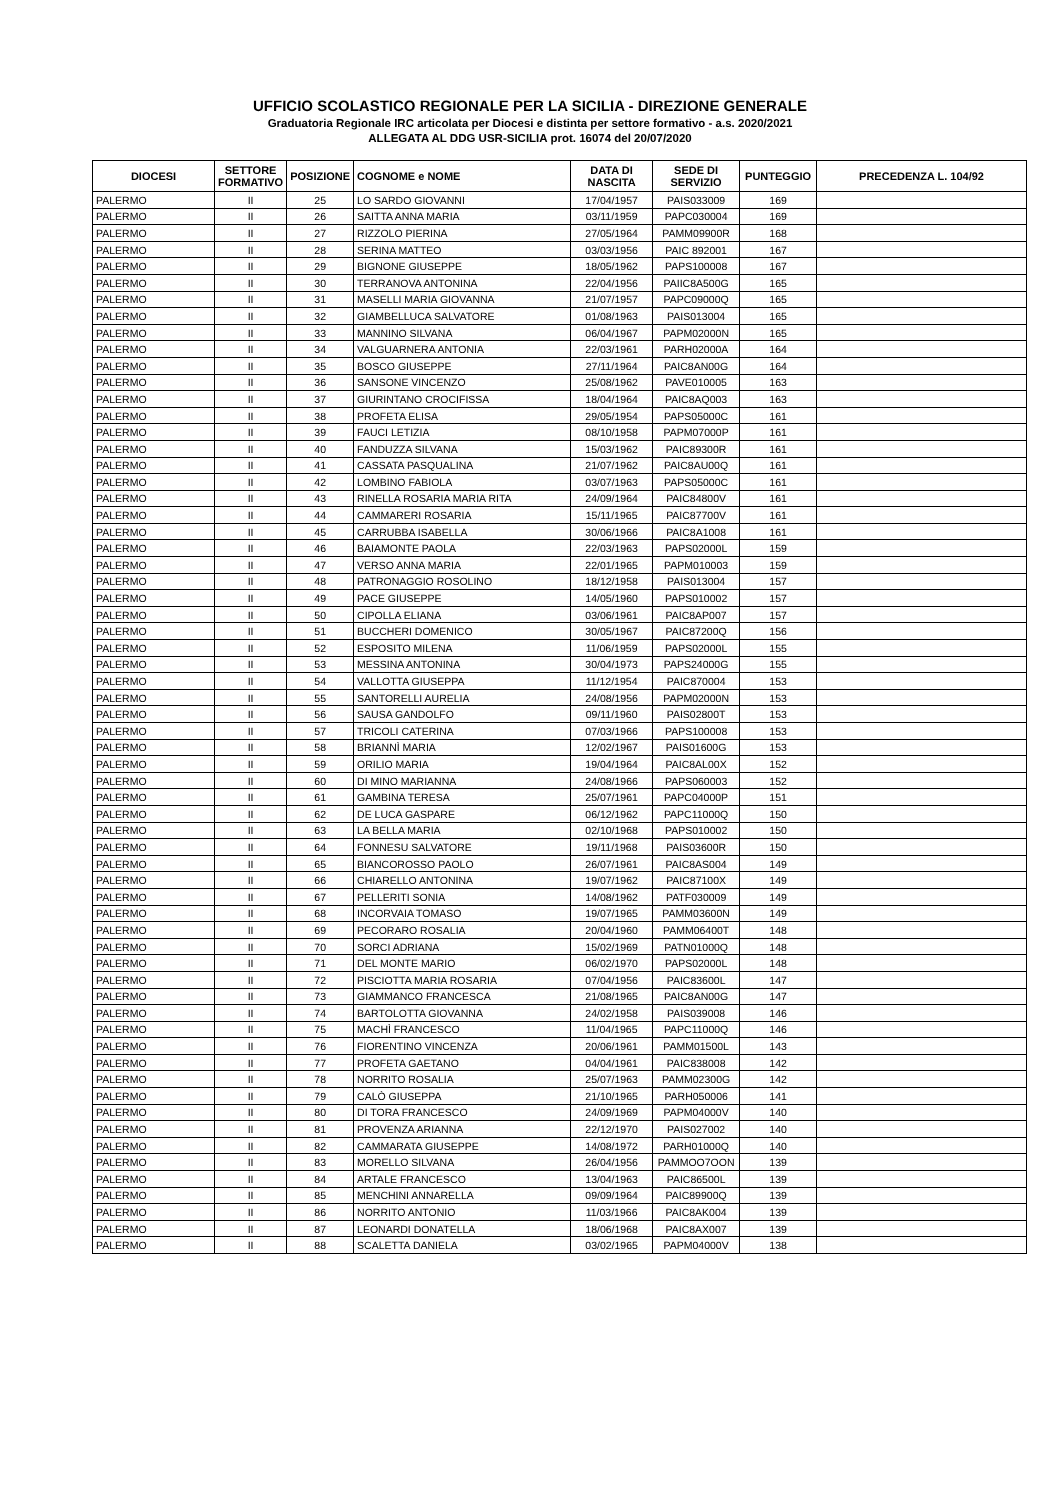UFFICIO SCOLASTICO REGIONALE PER LA SICILIA - DIREZIONE GENERALE
Graduatoria Regionale IRC articolata per Diocesi e distinta per settore formativo - a.s. 2020/2021
ALLEGATA AL DDG USR-SICILIA prot. 16074 del 20/07/2020
| DIOCESI | SETTORE FORMATIVO | POSIZIONE | COGNOME e NOME | DATA DI NASCITA | SEDE DI SERVIZIO | PUNTEGGIO | PRECEDENZA L. 104/92 |
| --- | --- | --- | --- | --- | --- | --- | --- |
| PALERMO | II | 25 | LO SARDO GIOVANNI | 17/04/1957 | PAIS033009 | 169 | |
| PALERMO | II | 26 | SAITTA ANNA MARIA | 03/11/1959 | PAPC030004 | 169 | |
| PALERMO | II | 27 | RIZZOLO PIERINA | 27/05/1964 | PAMM09900R | 168 | |
| PALERMO | II | 28 | SERINA MATTEO | 03/03/1956 | PAIC 892001 | 167 | |
| PALERMO | II | 29 | BIGNONE GIUSEPPE | 18/05/1962 | PAPS100008 | 167 | |
| PALERMO | II | 30 | TERRANOVA ANTONINA | 22/04/1956 | PAIIC8A500G | 165 | |
| PALERMO | II | 31 | MASELLI MARIA GIOVANNA | 21/07/1957 | PAPC09000Q | 165 | |
| PALERMO | II | 32 | GIAMBELLUCA SALVATORE | 01/08/1963 | PAIS013004 | 165 | |
| PALERMO | II | 33 | MANNINO SILVANA | 06/04/1967 | PAPM02000N | 165 | |
| PALERMO | II | 34 | VALGUARNERA ANTONIA | 22/03/1961 | PARH02000A | 164 | |
| PALERMO | II | 35 | BOSCO GIUSEPPE | 27/11/1964 | PAIC8AN00G | 164 | |
| PALERMO | II | 36 | SANSONE VINCENZO | 25/08/1962 | PAVE010005 | 163 | |
| PALERMO | II | 37 | GIURINTANO CROCIFISSA | 18/04/1964 | PAIC8AQ003 | 163 | |
| PALERMO | II | 38 | PROFETA ELISA | 29/05/1954 | PAPS05000C | 161 | |
| PALERMO | II | 39 | FAUCI LETIZIA | 08/10/1958 | PAPM07000P | 161 | |
| PALERMO | II | 40 | FANDUZZA SILVANA | 15/03/1962 | PAIC89300R | 161 | |
| PALERMO | II | 41 | CASSATA PASQUALINA | 21/07/1962 | PAIC8AU00Q | 161 | |
| PALERMO | II | 42 | LOMBINO FABIOLA | 03/07/1963 | PAPS05000C | 161 | |
| PALERMO | II | 43 | RINELLA ROSARIA MARIA RITA | 24/09/1964 | PAIC84800V | 161 | |
| PALERMO | II | 44 | CAMMARERI ROSARIA | 15/11/1965 | PAIC87700V | 161 | |
| PALERMO | II | 45 | CARRUBBA ISABELLA | 30/06/1966 | PAIC8A1008 | 161 | |
| PALERMO | II | 46 | BAIAMONTE PAOLA | 22/03/1963 | PAPS02000L | 159 | |
| PALERMO | II | 47 | VERSO ANNA MARIA | 22/01/1965 | PAPM010003 | 159 | |
| PALERMO | II | 48 | PATRONAGGIO ROSOLINO | 18/12/1958 | PAIS013004 | 157 | |
| PALERMO | II | 49 | PACE GIUSEPPE | 14/05/1960 | PAPS010002 | 157 | |
| PALERMO | II | 50 | CIPOLLA ELIANA | 03/06/1961 | PAIC8AP007 | 157 | |
| PALERMO | II | 51 | BUCCHERI DOMENICO | 30/05/1967 | PAIC87200Q | 156 | |
| PALERMO | II | 52 | ESPOSITO MILENA | 11/06/1959 | PAPS02000L | 155 | |
| PALERMO | II | 53 | MESSINA ANTONINA | 30/04/1973 | PAPS24000G | 155 | |
| PALERMO | II | 54 | VALLOTTA GIUSEPPA | 11/12/1954 | PAIC870004 | 153 | |
| PALERMO | II | 55 | SANTORELLI AURELIA | 24/08/1956 | PAPM02000N | 153 | |
| PALERMO | II | 56 | SAUSA GANDOLFO | 09/11/1960 | PAIS02800T | 153 | |
| PALERMO | II | 57 | TRICOLI CATERINA | 07/03/1966 | PAPS100008 | 153 | |
| PALERMO | II | 58 | BRIANNÌ MARIA | 12/02/1967 | PAIS01600G | 153 | |
| PALERMO | II | 59 | ORILIO MARIA | 19/04/1964 | PAIC8AL00X | 152 | |
| PALERMO | II | 60 | DI MINO MARIANNA | 24/08/1966 | PAPS060003 | 152 | |
| PALERMO | II | 61 | GAMBINA TERESA | 25/07/1961 | PAPC04000P | 151 | |
| PALERMO | II | 62 | DE LUCA GASPARE | 06/12/1962 | PAPC11000Q | 150 | |
| PALERMO | II | 63 | LA BELLA MARIA | 02/10/1968 | PAPS010002 | 150 | |
| PALERMO | II | 64 | FONNESU SALVATORE | 19/11/1968 | PAIS03600R | 150 | |
| PALERMO | II | 65 | BIANCOROSSO PAOLO | 26/07/1961 | PAIC8AS004 | 149 | |
| PALERMO | II | 66 | CHIARELLO ANTONINA | 19/07/1962 | PAIC87100X | 149 | |
| PALERMO | II | 67 | PELLERITI SONIA | 14/08/1962 | PATF030009 | 149 | |
| PALERMO | II | 68 | INCORVAIA TOMASO | 19/07/1965 | PAMM03600N | 149 | |
| PALERMO | II | 69 | PECORARO ROSALIA | 20/04/1960 | PAMM06400T | 148 | |
| PALERMO | II | 70 | SORCI ADRIANA | 15/02/1969 | PATN01000Q | 148 | |
| PALERMO | II | 71 | DEL MONTE MARIO | 06/02/1970 | PAPS02000L | 148 | |
| PALERMO | II | 72 | PISCIOTTA MARIA ROSARIA | 07/04/1956 | PAIC83600L | 147 | |
| PALERMO | II | 73 | GIAMMANCO FRANCESCA | 21/08/1965 | PAIC8AN00G | 147 | |
| PALERMO | II | 74 | BARTOLOTTA GIOVANNA | 24/02/1958 | PAIS039008 | 146 | |
| PALERMO | II | 75 | MACHÌ FRANCESCO | 11/04/1965 | PAPC11000Q | 146 | |
| PALERMO | II | 76 | FIORENTINO VINCENZA | 20/06/1961 | PAMM01500L | 143 | |
| PALERMO | II | 77 | PROFETA GAETANO | 04/04/1961 | PAIC838008 | 142 | |
| PALERMO | II | 78 | NORRITO ROSALIA | 25/07/1963 | PAMM02300G | 142 | |
| PALERMO | II | 79 | CALÒ GIUSEPPA | 21/10/1965 | PARH050006 | 141 | |
| PALERMO | II | 80 | DI TORA FRANCESCO | 24/09/1969 | PAPM04000V | 140 | |
| PALERMO | II | 81 | PROVENZA ARIANNA | 22/12/1970 | PAIS027002 | 140 | |
| PALERMO | II | 82 | CAMMARATA GIUSEPPE | 14/08/1972 | PARH01000Q | 140 | |
| PALERMO | II | 83 | MORELLO SILVANA | 26/04/1956 | PAMMOO7OON | 139 | |
| PALERMO | II | 84 | ARTALE FRANCESCO | 13/04/1963 | PAIC86500L | 139 | |
| PALERMO | II | 85 | MENCHINI ANNARELLA | 09/09/1964 | PAIC89900Q | 139 | |
| PALERMO | II | 86 | NORRITO ANTONIO | 11/03/1966 | PAIC8AK004 | 139 | |
| PALERMO | II | 87 | LEONARDI DONATELLA | 18/06/1968 | PAIC8AX007 | 139 | |
| PALERMO | II | 88 | SCALETTA DANIELA | 03/02/1965 | PAPM04000V | 138 | |